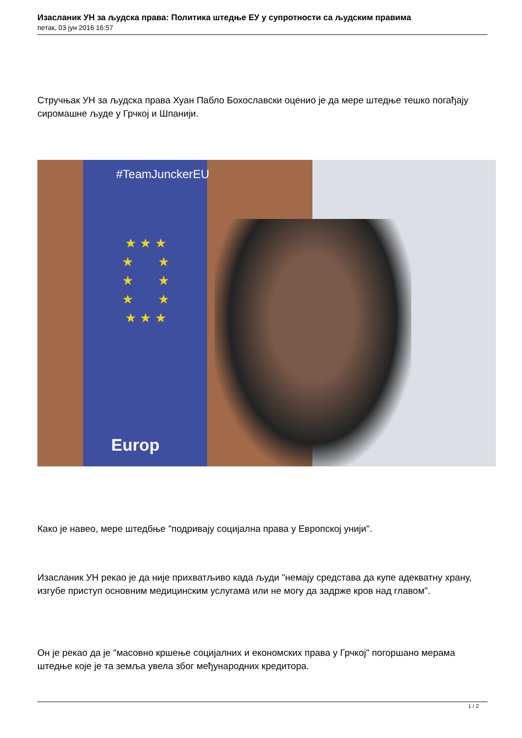Изасланик УН за људска права: Политика штедње ЕУ у супротности са људским правима
петак, 03 јун 2016 16:57
Стручњак УН за људска права Хуан Пабло Бохославски оценио је да мере штедње тешко погађају сиромашне људе у Грчкој и Шпанији.
#TeamJunckerEU
★ ★ ★
★ ★
★ ★
★ ★
★ ★ ★
Europ
Како је навео, мере штедбње "подривају социјална права у Европској унији".
Изасланик УН рекао је да није прихватљиво када људи "немају средстава да купе адекватну храну, изгубе приступ основним медицинским услугама или не могу да задрже кров над главом".
Он је рекао да је "масовно кршење социјалних и економских права у Грчкој" погоршано мерама штедње које је та земља увела због међународних кредитора.
1 / 2